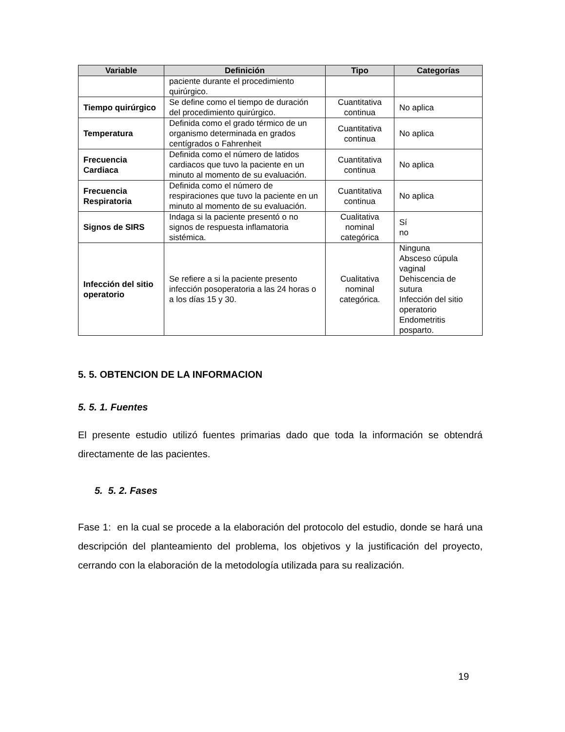| Variable | Definición | Tipo | Categorías |
| --- | --- | --- | --- |
| | paciente durante el procedimiento quirúrgico. | | |
| Tiempo quirúrgico | Se define como el tiempo de duración del procedimiento quirúrgico. | Cuantitativa continua | No aplica |
| Temperatura | Definida como el grado térmico de un organismo determinada en grados centígrados o Fahrenheit | Cuantitativa continua | No aplica |
| Frecuencia Cardiaca | Definida como el número de latidos cardiacos que tuvo la paciente en un minuto al momento de su evaluación. | Cuantitativa continua | No aplica |
| Frecuencia Respiratoria | Definida como el número de respiraciones que tuvo la paciente en un minuto al momento de su evaluación. | Cuantitativa continua | No aplica |
| Signos de SIRS | Indaga si la paciente presentó o no signos de respuesta inflamatoria sistémica. | Cualitativa nominal categórica | Sí no |
| Infección del sitio operatorio | Se refiere a si la paciente presento infección posoperatoria a las 24 horas o a los días 15 y 30. | Cualitativa nominal categórica. | Ninguna Absceso cúpula vaginal Dehiscencia de sutura Infección del sitio operatorio Endometritis posparto. |
5. 5. OBTENCION DE LA INFORMACION
5. 5. 1. Fuentes
El presente estudio utilizó fuentes primarias dado que toda la información se obtendrá directamente de las pacientes.
5. 5. 2. Fases
Fase 1: en la cual se procede a la elaboración del protocolo del estudio, donde se hará una descripción del planteamiento del problema, los objetivos y la justificación del proyecto, cerrando con la elaboración de la metodología utilizada para su realización.
19